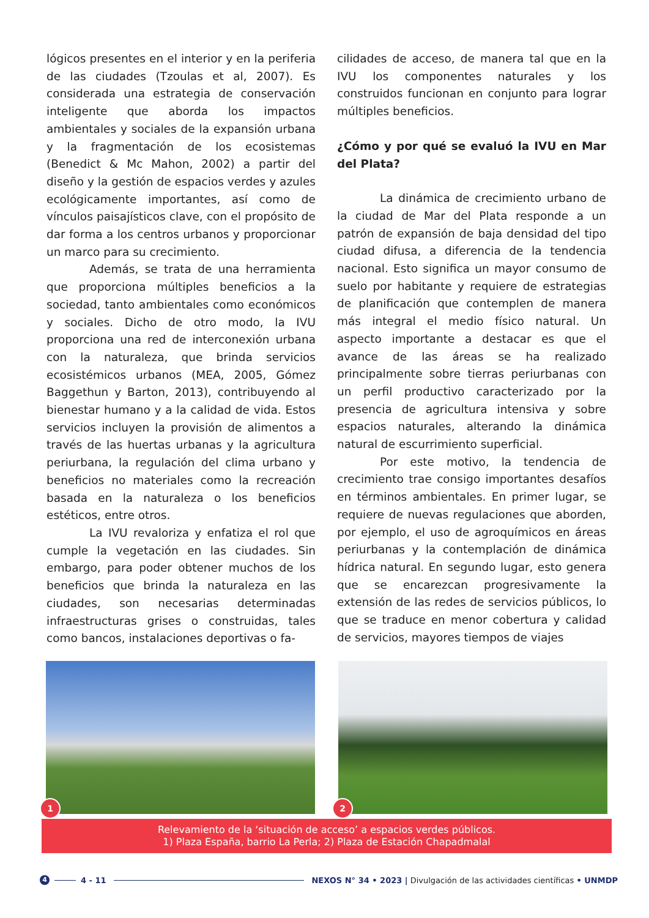lógicos presentes en el interior y en la periferia de las ciudades (Tzoulas et al, 2007). Es considerada una estrategia de conservación inteligente que aborda los impactos ambientales y sociales de la expansión urbana y la fragmentación de los ecosistemas (Benedict & Mc Mahon, 2002) a partir del diseño y la gestión de espacios verdes y azules ecológicamente importantes, así como de vínculos paisajísticos clave, con el propósito de dar forma a los centros urbanos y proporcionar un marco para su crecimiento.
Además, se trata de una herramienta que proporciona múltiples beneficios a la sociedad, tanto ambientales como económicos y sociales. Dicho de otro modo, la IVU proporciona una red de interconexión urbana con la naturaleza, que brinda servicios ecosistémicos urbanos (MEA, 2005, Gómez Baggethun y Barton, 2013), contribuyendo al bienestar humano y a la calidad de vida. Estos servicios incluyen la provisión de alimentos a través de las huertas urbanas y la agricultura periurbana, la regulación del clima urbano y beneficios no materiales como la recreación basada en la naturaleza o los beneficios estéticos, entre otros.
La IVU revaloriza y enfatiza el rol que cumple la vegetación en las ciudades. Sin embargo, para poder obtener muchos de los beneficios que brinda la naturaleza en las ciudades, son necesarias determinadas infraestructuras grises o construidas, tales como bancos, instalaciones deportivas o fa-
cilidades de acceso, de manera tal que en la IVU los componentes naturales y los construidos funcionan en conjunto para lograr múltiples beneficios.
¿Cómo y por qué se evaluó la IVU en Mar del Plata?
La dinámica de crecimiento urbano de la ciudad de Mar del Plata responde a un patrón de expansión de baja densidad del tipo ciudad difusa, a diferencia de la tendencia nacional. Esto significa un mayor consumo de suelo por habitante y requiere de estrategias de planificación que contemplen de manera más integral el medio físico natural. Un aspecto importante a destacar es que el avance de las áreas se ha realizado principalmente sobre tierras periurbanas con un perfil productivo caracterizado por la presencia de agricultura intensiva y sobre espacios naturales, alterando la dinámica natural de escurrimiento superficial.
Por este motivo, la tendencia de crecimiento trae consigo importantes desafíos en términos ambientales. En primer lugar, se requiere de nuevas regulaciones que aborden, por ejemplo, el uso de agroquímicos en áreas periurbanas y la contemplación de dinámica hídrica natural. En segundo lugar, esto genera que se encarezcan progresivamente la extensión de las redes de servicios públicos, lo que se traduce en menor cobertura y calidad de servicios, mayores tiempos de viajes
1
2
Relevamiento de la ‘situación de acceso’ a espacios verdes públicos.
1) Plaza España, barrio La Perla; 2) Plaza de Estación Chapadmalal
4 4 - 11 NEXOS N° 34 • 2023 | Divulgación de las actividades científicas • UNMDP